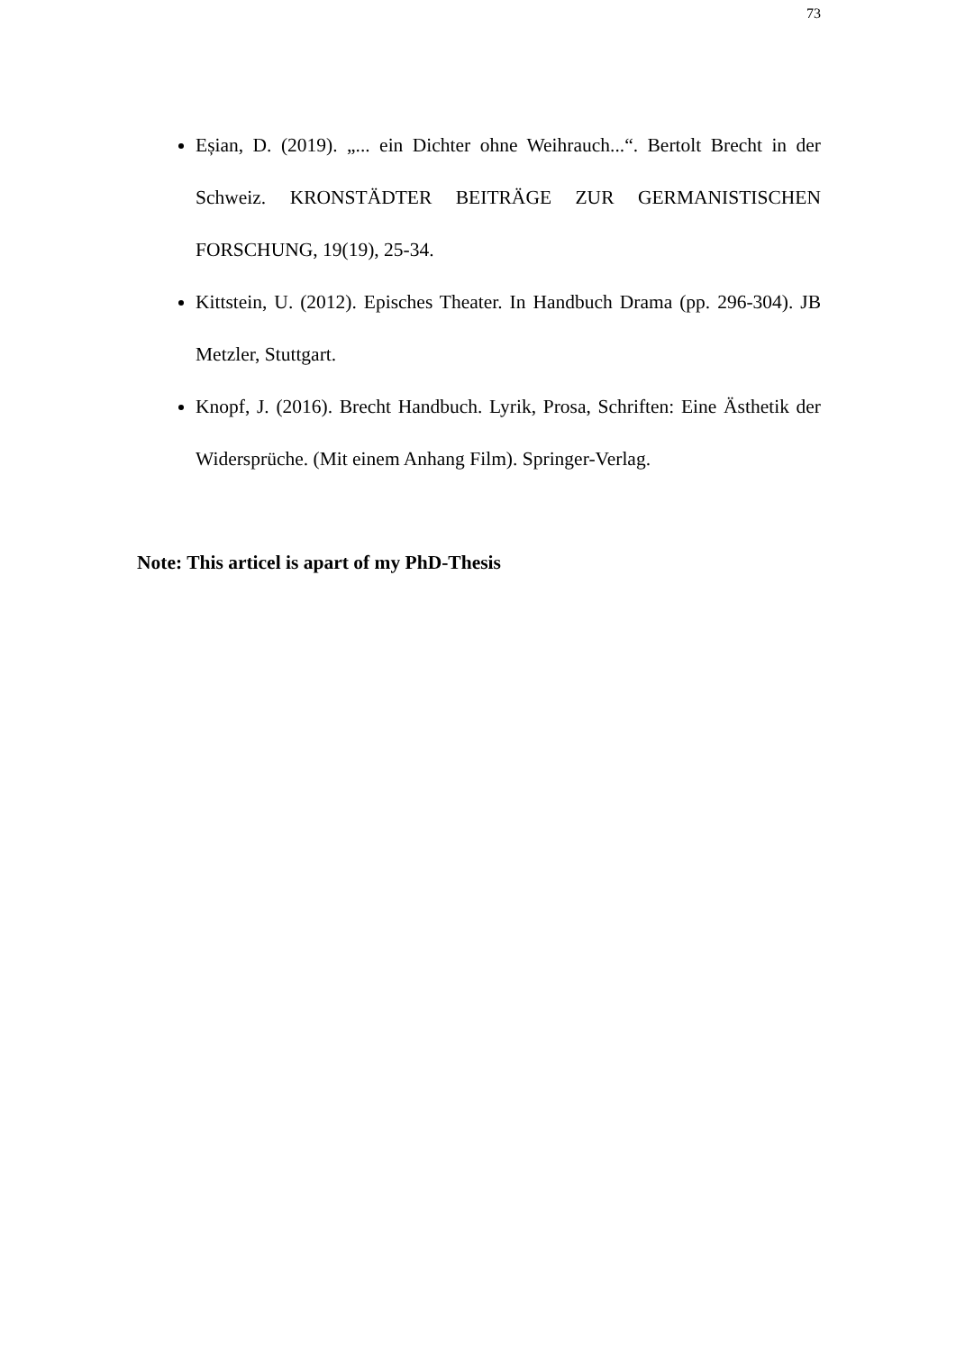73
Eșian, D. (2019). „... ein Dichter ohne Weihrauch...“. Bertolt Brecht in der Schweiz. KRONSTÄDTER BEITRÄGE ZUR GERMANISTISCHEN FORSCHUNG, 19(19), 25-34.
Kittstein, U. (2012). Episches Theater. In Handbuch Drama (pp. 296-304). JB Metzler, Stuttgart.
Knopf, J. (2016). Brecht Handbuch. Lyrik, Prosa, Schriften: Eine Ästhetik der Widersprüche. (Mit einem Anhang Film). Springer-Verlag.
Note: This articel is apart of my PhD-Thesis